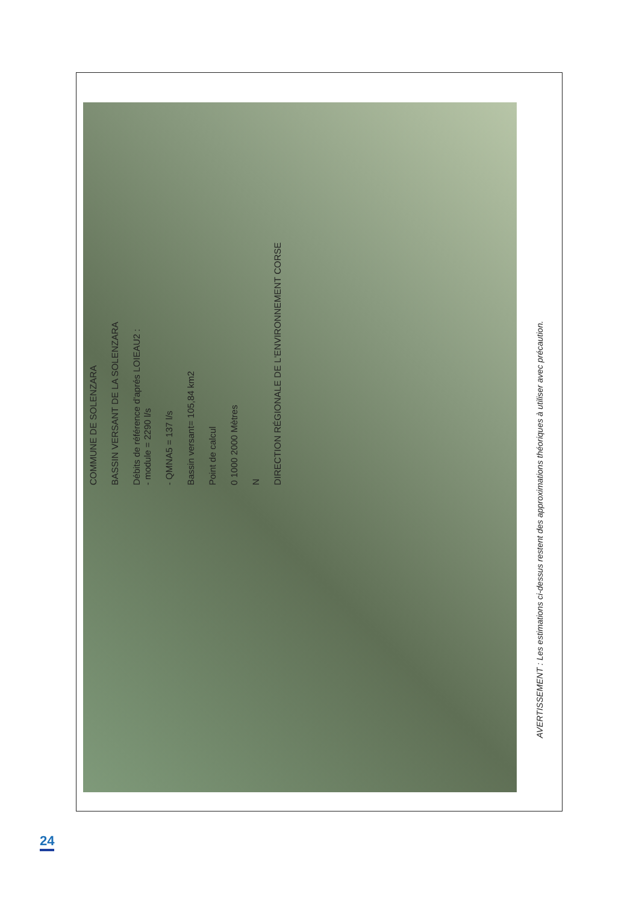COMMUNE DE SOLENZARA
BASSIN VERSANT DE LA SOLENZARA
Débits de référence d'aprés LOIEAU2 :
- module = 2290 l/s
- QMNA5 = 137 l/s
Bassin versant= 105,84 km2
Point de calcul
0 1000 2000 Mètres
N
DIRECTION RÉGIONALE DE L'ENVIRONNEMENT CORSE
AVERTISSEMENT : Les estimations ci-dessus restent des approximations théoriques à utiliser avec précaution.
24